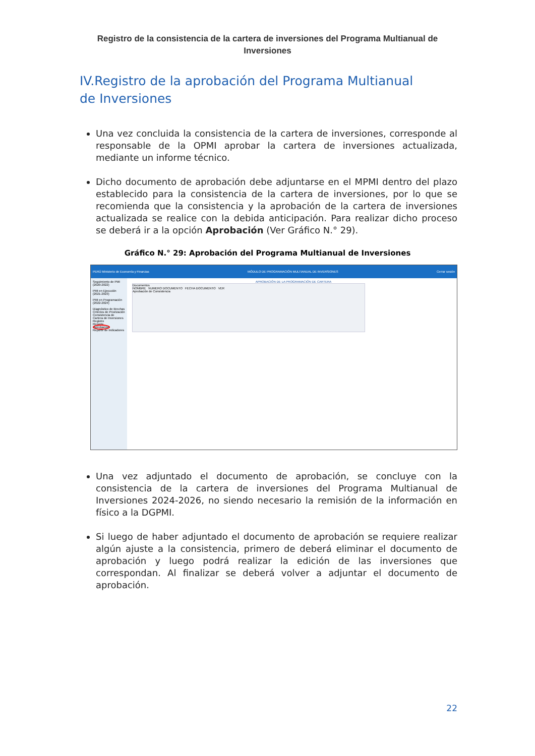Registro de la consistencia de la cartera de inversiones del Programa Multianual de Inversiones
IV.Registro de la aprobación del Programa Multianual de Inversiones
Una vez concluida la consistencia de la cartera de inversiones, corresponde al responsable de la OPMI aprobar la cartera de inversiones actualizada, mediante un informe técnico.
Dicho documento de aprobación debe adjuntarse en el MPMI dentro del plazo establecido para la consistencia de la cartera de inversiones, por lo que se recomienda que la consistencia y la aprobación de la cartera de inversiones actualizada se realice con la debida anticipación. Para realizar dicho proceso se deberá ir a la opción Aprobación (Ver Gráfico N.° 29).
Gráfico N.° 29: Aprobación del Programa Multianual de Inversiones
PERÚ Ministerio de Economía y Finanzas MÓDULO DE PROGRAMACIÓN MULTIANUAL DE INVERSIONES Cerrar sesión
Seguimiento de PMI (2020-2022)
PMI en Ejecución (2021-2023)
PMI en Programación (2022-2024)
Diagnóstico de Brechas
Criterios de Priorización
Consistencia de Cartera de Inversiones
Registro
Reporte
Aprobación
Reporte de Indicadores
APROBACIÓN DE LA PROGRAMACIÓN DE CARTERA
Documentos
NOMBRE NUMERO DOCUMENTO FECHA DOCUMENTO VER
Aprobación de Consistencia
Una vez adjuntado el documento de aprobación, se concluye con la consistencia de la cartera de inversiones del Programa Multianual de Inversiones 2024-2026, no siendo necesario la remisión de la información en físico a la DGPMI.
Si luego de haber adjuntado el documento de aprobación se requiere realizar algún ajuste a la consistencia, primero de deberá eliminar el documento de aprobación y luego podrá realizar la edición de las inversiones que correspondan. Al finalizar se deberá volver a adjuntar el documento de aprobación.
22